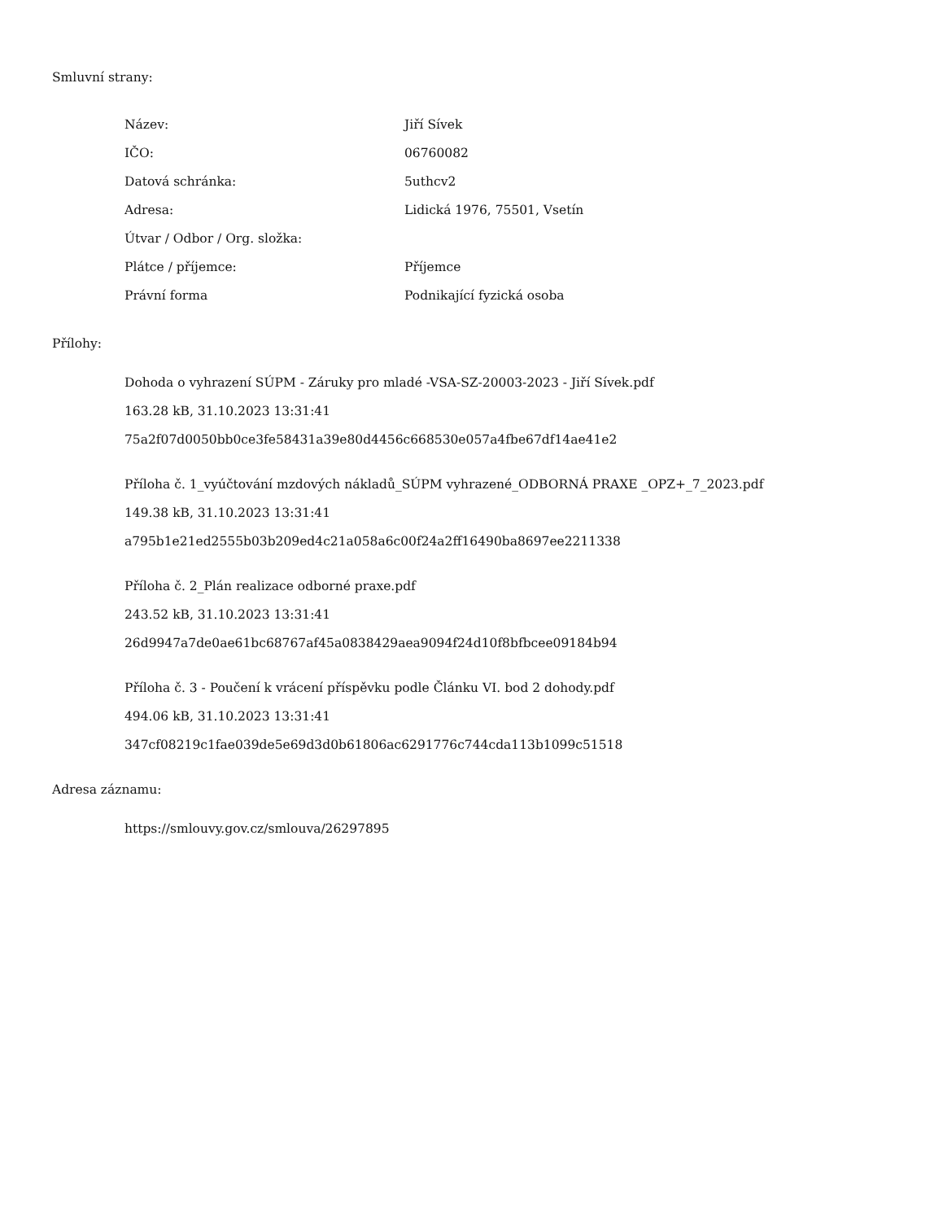Smluvní strany:
| Název: | Jiří Sívek |
| IČO: | 06760082 |
| Datová schránka: | 5uthcv2 |
| Adresa: | Lidická 1976, 75501, Vsetín |
| Útvar / Odbor / Org. složka: | |
| Plátce / příjemce: | Příjemce |
| Právní forma | Podnikající fyzická osoba |
Přílohy:
Dohoda o vyhrazení SÚPM - Záruky pro mladé -VSA-SZ-20003-2023 - Jiří Sívek.pdf
163.28 kB, 31.10.2023 13:31:41
75a2f07d0050bb0ce3fe58431a39e80d4456c668530e057a4fbe67df14ae41e2
Příloha č. 1_vyúčtování mzdových nákladů_SÚPM vyhrazené_ODBORNÁ PRAXE _OPZ+_7_2023.pdf
149.38 kB, 31.10.2023 13:31:41
a795b1e21ed2555b03b209ed4c21a058a6c00f24a2ff16490ba8697ee2211338
Příloha č. 2_Plán realizace odborné praxe.pdf
243.52 kB, 31.10.2023 13:31:41
26d9947a7de0ae61bc68767af45a0838429aea9094f24d10f8bfbcee09184b94
Příloha č. 3 - Poučení k vrácení příspěvku podle Článku VI. bod 2 dohody.pdf
494.06 kB, 31.10.2023 13:31:41
347cf08219c1fae039de5e69d3d0b61806ac6291776c744cda113b1099c51518
Adresa záznamu:
https://smlouvy.gov.cz/smlouva/26297895